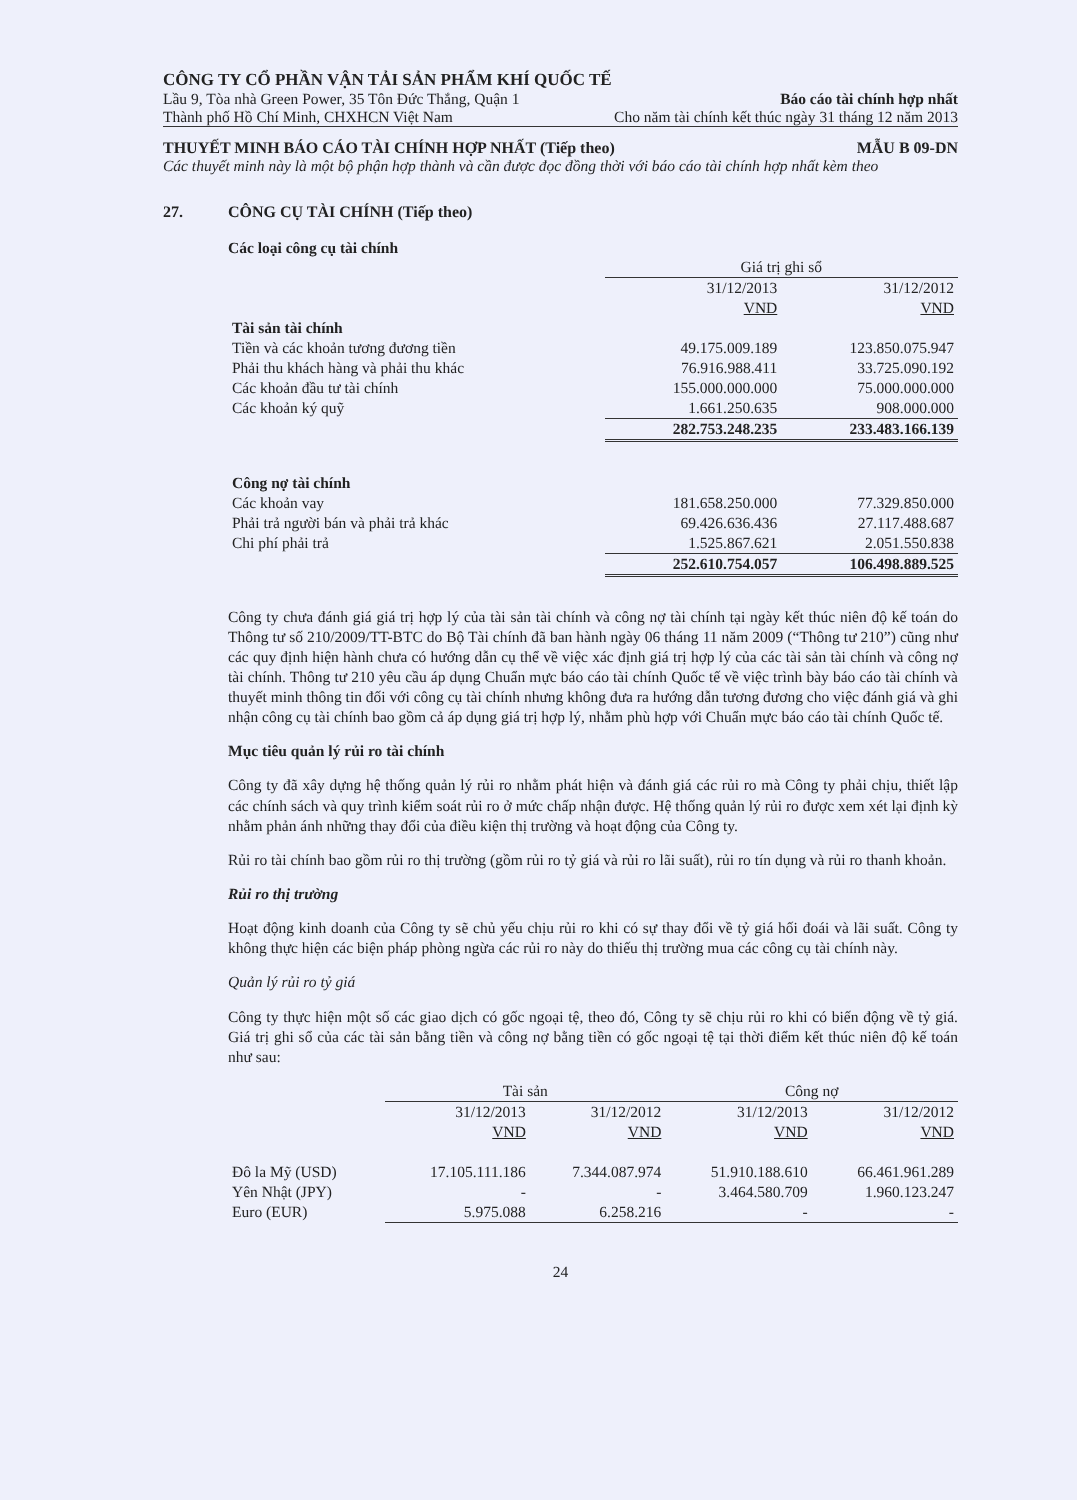CÔNG TY CỔ PHẦN VẬN TẢI SẢN PHẨM KHÍ QUỐC TẾ
Lầu 9, Tòa nhà Green Power, 35 Tôn Đức Thắng, Quận 1 Báo cáo tài chính hợp nhất
Thành phố Hồ Chí Minh, CHXHCN Việt Nam Cho năm tài chính kết thúc ngày 31 tháng 12 năm 2013
THUYẾT MINH BÁO CÁO TÀI CHÍNH HỢP NHẤT (Tiếp theo) MẪU B 09-DN
Các thuyết minh này là một bộ phận hợp thành và cần được đọc đồng thời với báo cáo tài chính hợp nhất kèm theo
27. CÔNG CỤ TÀI CHÍNH (Tiếp theo)
Các loại công cụ tài chính
| | Giá trị ghi sổ | |
| | 31/12/2013 | 31/12/2012 |
| | VND | VND |
| Tài sản tài chính | | |
| Tiền và các khoản tương đương tiền | 49.175.009.189 | 123.850.075.947 |
| Phải thu khách hàng và phải thu khác | 76.916.988.411 | 33.725.090.192 |
| Các khoản đầu tư tài chính | 155.000.000.000 | 75.000.000.000 |
| Các khoản ký quỹ | 1.661.250.635 | 908.000.000 |
| | 282.753.248.235 | 233.483.166.139 |
| Công nợ tài chính | | |
| Các khoản vay | 181.658.250.000 | 77.329.850.000 |
| Phải trả người bán và phải trả khác | 69.426.636.436 | 27.117.488.687 |
| Chi phí phải trả | 1.525.867.621 | 2.051.550.838 |
| | 252.610.754.057 | 106.498.889.525 |
Công ty chưa đánh giá giá trị hợp lý của tài sản tài chính và công nợ tài chính tại ngày kết thúc niên độ kế toán do Thông tư số 210/2009/TT-BTC do Bộ Tài chính đã ban hành ngày 06 tháng 11 năm 2009 (“Thông tư 210”) cũng như các quy định hiện hành chưa có hướng dẫn cụ thể về việc xác định giá trị hợp lý của các tài sản tài chính và công nợ tài chính. Thông tư 210 yêu cầu áp dụng Chuẩn mực báo cáo tài chính Quốc tế về việc trình bày báo cáo tài chính và thuyết minh thông tin đối với công cụ tài chính nhưng không đưa ra hướng dẫn tương đương cho việc đánh giá và ghi nhận công cụ tài chính bao gồm cả áp dụng giá trị hợp lý, nhằm phù hợp với Chuẩn mực báo cáo tài chính Quốc tế.
Mục tiêu quản lý rủi ro tài chính
Công ty đã xây dựng hệ thống quản lý rủi ro nhằm phát hiện và đánh giá các rủi ro mà Công ty phải chịu, thiết lập các chính sách và quy trình kiểm soát rủi ro ở mức chấp nhận được. Hệ thống quản lý rủi ro được xem xét lại định kỳ nhằm phản ánh những thay đổi của điều kiện thị trường và hoạt động của Công ty.
Rủi ro tài chính bao gồm rủi ro thị trường (gồm rủi ro tỷ giá và rủi ro lãi suất), rủi ro tín dụng và rủi ro thanh khoản.
Rủi ro thị trường
Hoạt động kinh doanh của Công ty sẽ chủ yếu chịu rủi ro khi có sự thay đổi về tỷ giá hối đoái và lãi suất. Công ty không thực hiện các biện pháp phòng ngừa các rủi ro này do thiếu thị trường mua các công cụ tài chính này.
Quản lý rủi ro tỷ giá
Công ty thực hiện một số các giao dịch có gốc ngoại tệ, theo đó, Công ty sẽ chịu rủi ro khi có biến động về tỷ giá. Giá trị ghi sổ của các tài sản bằng tiền và công nợ bằng tiền có gốc ngoại tệ tại thời điểm kết thúc niên độ kế toán như sau:
| | Tài sản | | Công nợ | |
| | 31/12/2013 | 31/12/2012 | 31/12/2013 | 31/12/2012 |
| | VND | VND | VND | VND |
| Đô la Mỹ (USD) | 17.105.111.186 | 7.344.087.974 | 51.910.188.610 | 66.461.961.289 |
| Yên Nhật (JPY) | - | - | 3.464.580.709 | 1.960.123.247 |
| Euro (EUR) | 5.975.088 | 6.258.216 | - | - |
24